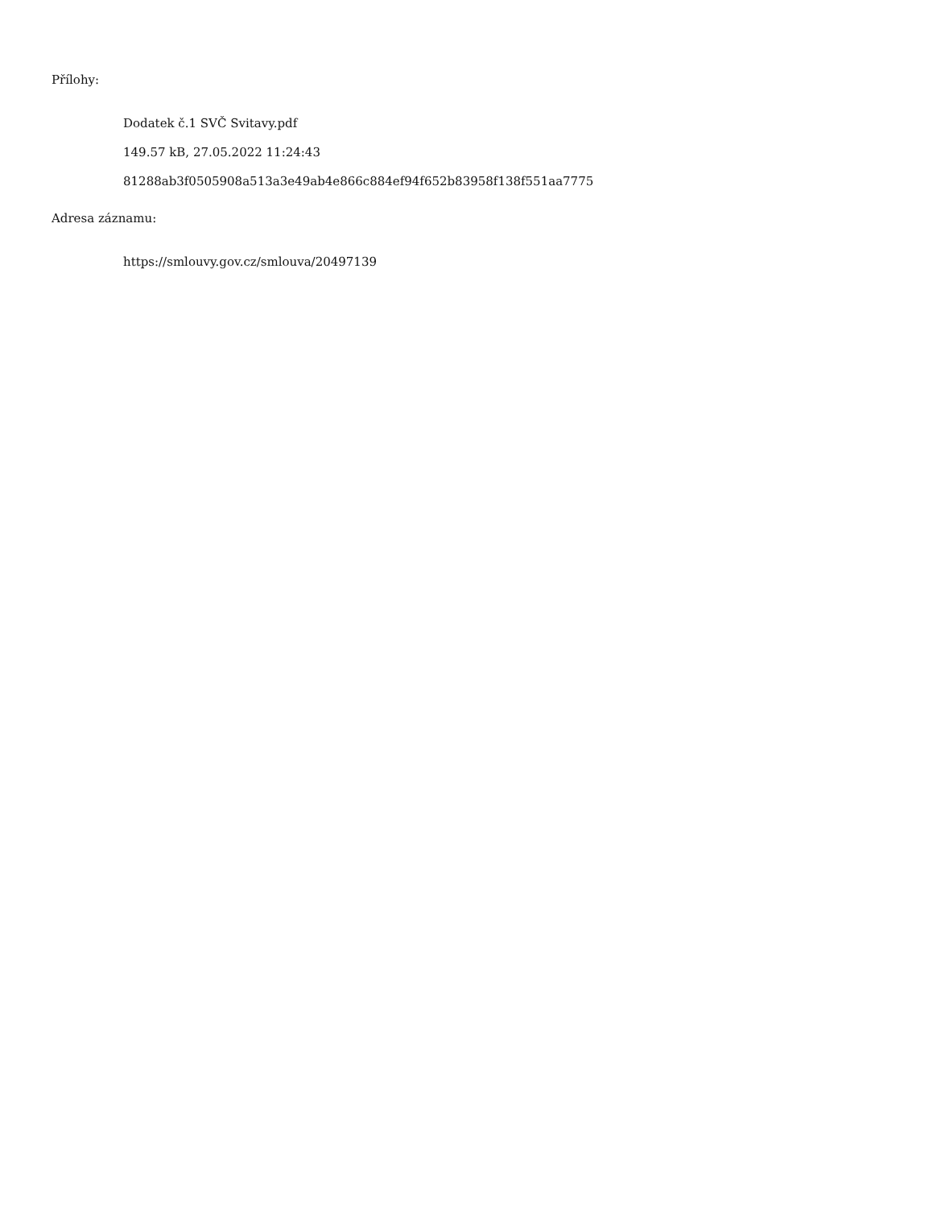Přílohy:
Dodatek č.1 SVČ Svitavy.pdf
149.57 kB, 27.05.2022 11:24:43
81288ab3f0505908a513a3e49ab4e866c884ef94f652b83958f138f551aa7775
Adresa záznamu:
https://smlouvy.gov.cz/smlouva/20497139